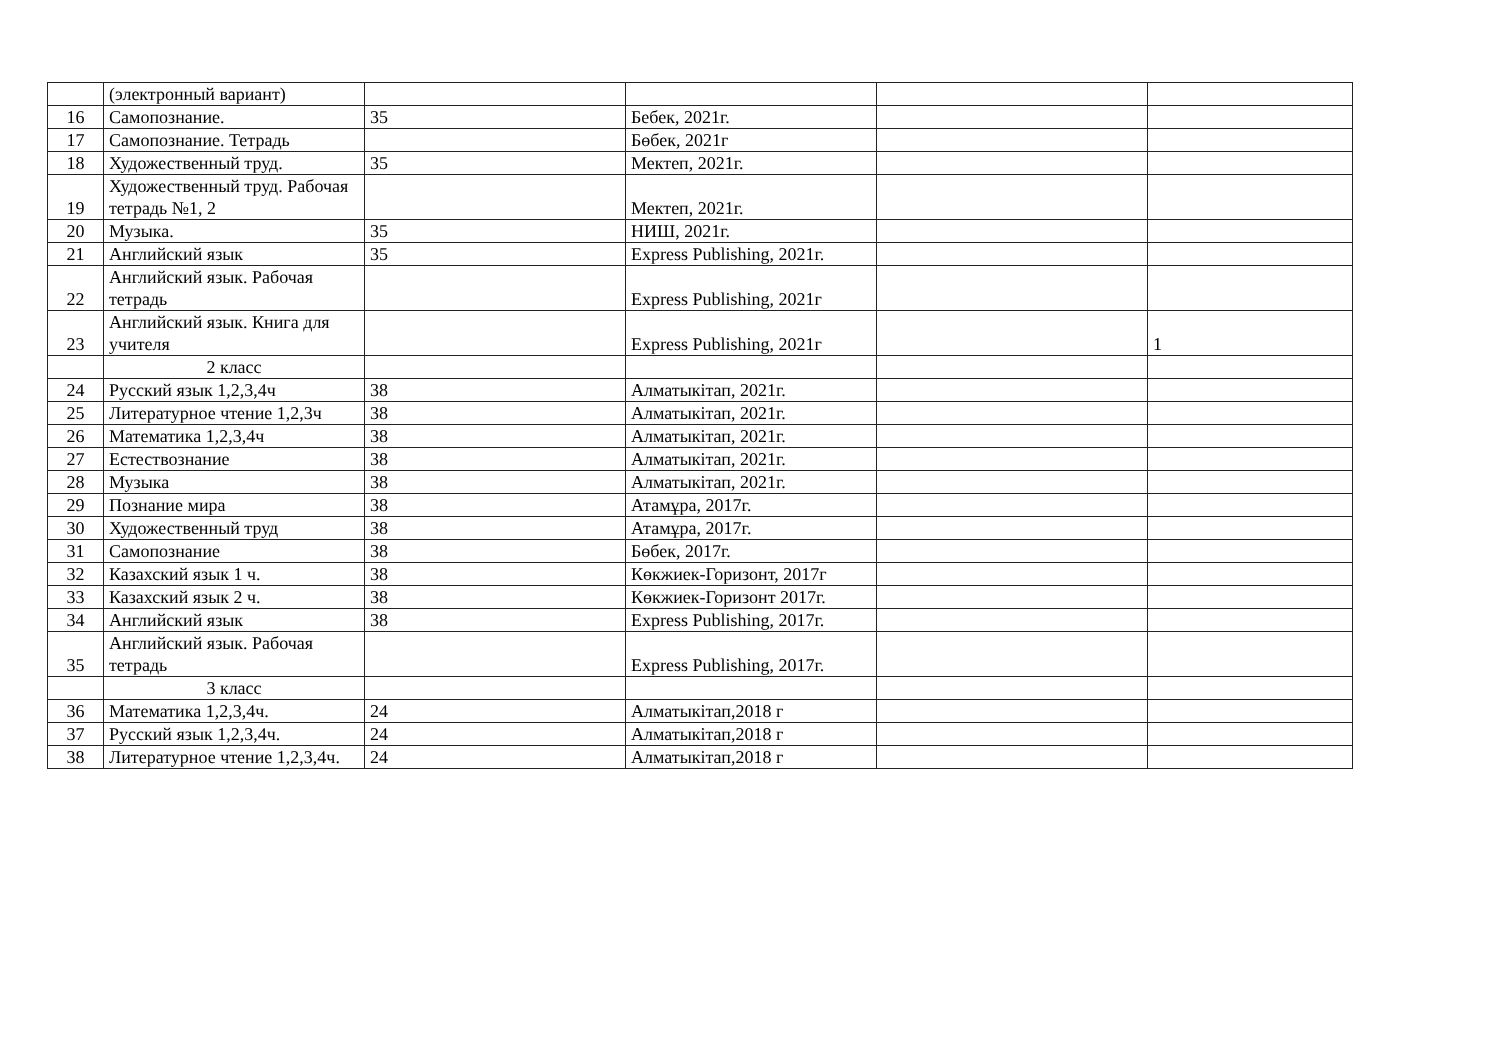| | (электронный вариант) | | | | |
| 16 | Самопознание. | 35 | Бебек, 2021г. | | |
| 17 | Самопознание. Тетрадь | | Бөбек, 2021г | | |
| 18 | Художественный труд. | 35 | Мектеп, 2021г. | | |
| 19 | Художественный труд. Рабочая тетрадь №1, 2 | | Мектеп, 2021г. | | |
| 20 | Музыка. | 35 | НИШ, 2021г. | | |
| 21 | Английский язык | 35 | Express Publishing, 2021г. | | |
| 22 | Английский язык. Рабочая тетрадь | | Express Publishing, 2021г | | |
| 23 | Английский язык. Книга для учителя | | Express Publishing, 2021г | | 1 |
| | 2 класс | | | | |
| 24 | Русский язык 1,2,3,4ч | 38 | Алматыкітап, 2021г. | | |
| 25 | Литературное чтение 1,2,3ч | 38 | Алматыкітап, 2021г. | | |
| 26 | Математика 1,2,3,4ч | 38 | Алматыкітап, 2021г. | | |
| 27 | Естествознание | 38 | Алматыкітап, 2021г. | | |
| 28 | Музыка | 38 | Алматыкітап, 2021г. | | |
| 29 | Познание мира | 38 | Атамұра, 2017г. | | |
| 30 | Художественный труд | 38 | Атамұра, 2017г. | | |
| 31 | Самопознание | 38 | Бөбек, 2017г. | | |
| 32 | Казахский язык 1 ч. | 38 | Көкжиек-Горизонт, 2017г | | |
| 33 | Казахский язык 2 ч. | 38 | Көкжиек-Горизонт 2017г. | | |
| 34 | Английский язык | 38 | Express Publishing, 2017г. | | |
| 35 | Английский язык. Рабочая тетрадь | | Express Publishing, 2017г. | | |
| | 3 класс | | | | |
| 36 | Математика 1,2,3,4ч. | 24 | Алматыкітап,2018 г | | |
| 37 | Русский язык 1,2,3,4ч. | 24 | Алматыкітап,2018 г | | |
| 38 | Литературное чтение 1,2,3,4ч. | 24 | Алматыкітап,2018 г | | |